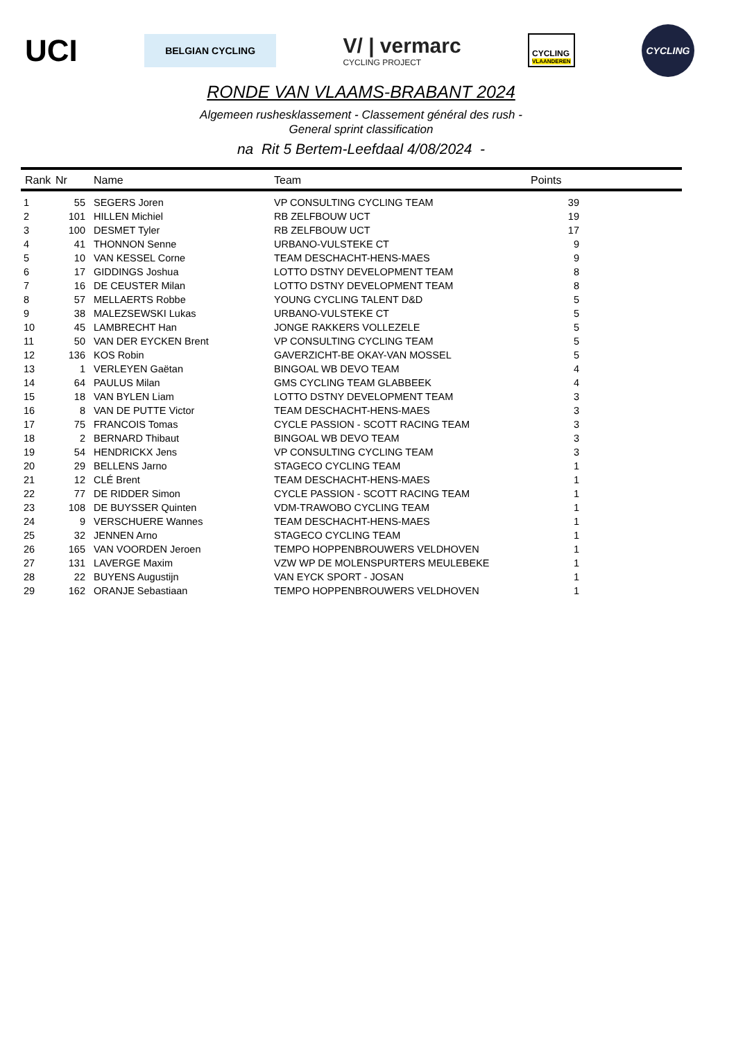UCI
BELGIAN CYCLING
V/ | vermarc
CYCLING PROJECT
CYCLING
VLAANDEREN
CYCLING
RONDE VAN VLAAMS-BRABANT 2024
Algemeen rushesklassement - Classement général des rush -
General sprint classification
na Rit 5 Bertem-Leefdaal 4/08/2024 -
| Rank | Nr | Name | Team | Points | |
| --- | --- | --- | --- | --- | --- |
| 1 | 55 | SEGERS Joren | VP CONSULTING CYCLING TEAM | 39 | |
| 2 | 101 | HILLEN Michiel | RB ZELFBOUW UCT | 19 | |
| 3 | 100 | DESMET Tyler | RB ZELFBOUW UCT | 17 | |
| 4 | 41 | THONNON Senne | URBANO-VULSTEKE CT | 9 | |
| 5 | 10 | VAN KESSEL Corne | TEAM DESCHACHT-HENS-MAES | 9 | |
| 6 | 17 | GIDDINGS Joshua | LOTTO DSTNY DEVELOPMENT TEAM | 8 | |
| 7 | 16 | DE CEUSTER Milan | LOTTO DSTNY DEVELOPMENT TEAM | 8 | |
| 8 | 57 | MELLAERTS Robbe | YOUNG CYCLING TALENT D&D | 5 | |
| 9 | 38 | MALEZSEWSKI Lukas | URBANO-VULSTEKE CT | 5 | |
| 10 | 45 | LAMBRECHT Han | JONGE RAKKERS VOLLEZELE | 5 | |
| 11 | 50 | VAN DER EYCKEN Brent | VP CONSULTING CYCLING TEAM | 5 | |
| 12 | 136 | KOS Robin | GAVERZICHT-BE OKAY-VAN MOSSEL | 5 | |
| 13 | 1 | VERLEYEN Gaëtan | BINGOAL WB DEVO TEAM | 4 | |
| 14 | 64 | PAULUS Milan | GMS CYCLING TEAM GLABBEEK | 4 | |
| 15 | 18 | VAN BYLEN Liam | LOTTO DSTNY DEVELOPMENT TEAM | 3 | |
| 16 | 8 | VAN DE PUTTE Victor | TEAM DESCHACHT-HENS-MAES | 3 | |
| 17 | 75 | FRANCOIS Tomas | CYCLE PASSION - SCOTT RACING TEAM | 3 | |
| 18 | 2 | BERNARD Thibaut | BINGOAL WB DEVO TEAM | 3 | |
| 19 | 54 | HENDRICKX Jens | VP CONSULTING CYCLING TEAM | 3 | |
| 20 | 29 | BELLENS Jarno | STAGECO CYCLING TEAM | 1 | |
| 21 | 12 | CLÉ Brent | TEAM DESCHACHT-HENS-MAES | 1 | |
| 22 | 77 | DE RIDDER Simon | CYCLE PASSION - SCOTT RACING TEAM | 1 | |
| 23 | 108 | DE BUYSSER Quinten | VDM-TRAWOBO CYCLING TEAM | 1 | |
| 24 | 9 | VERSCHUERE Wannes | TEAM DESCHACHT-HENS-MAES | 1 | |
| 25 | 32 | JENNEN Arno | STAGECO CYCLING TEAM | 1 | |
| 26 | 165 | VAN VOORDEN Jeroen | TEMPO HOPPENBROUWERS VELDHOVEN | 1 | |
| 27 | 131 | LAVERGE Maxim | VZW WP DE MOLENSPURTERS MEULEBEKE | 1 | |
| 28 | 22 | BUYENS Augustijn | VAN EYCK SPORT - JOSAN | 1 | |
| 29 | 162 | ORANJE Sebastiaan | TEMPO HOPPENBROUWERS VELDHOVEN | 1 | |